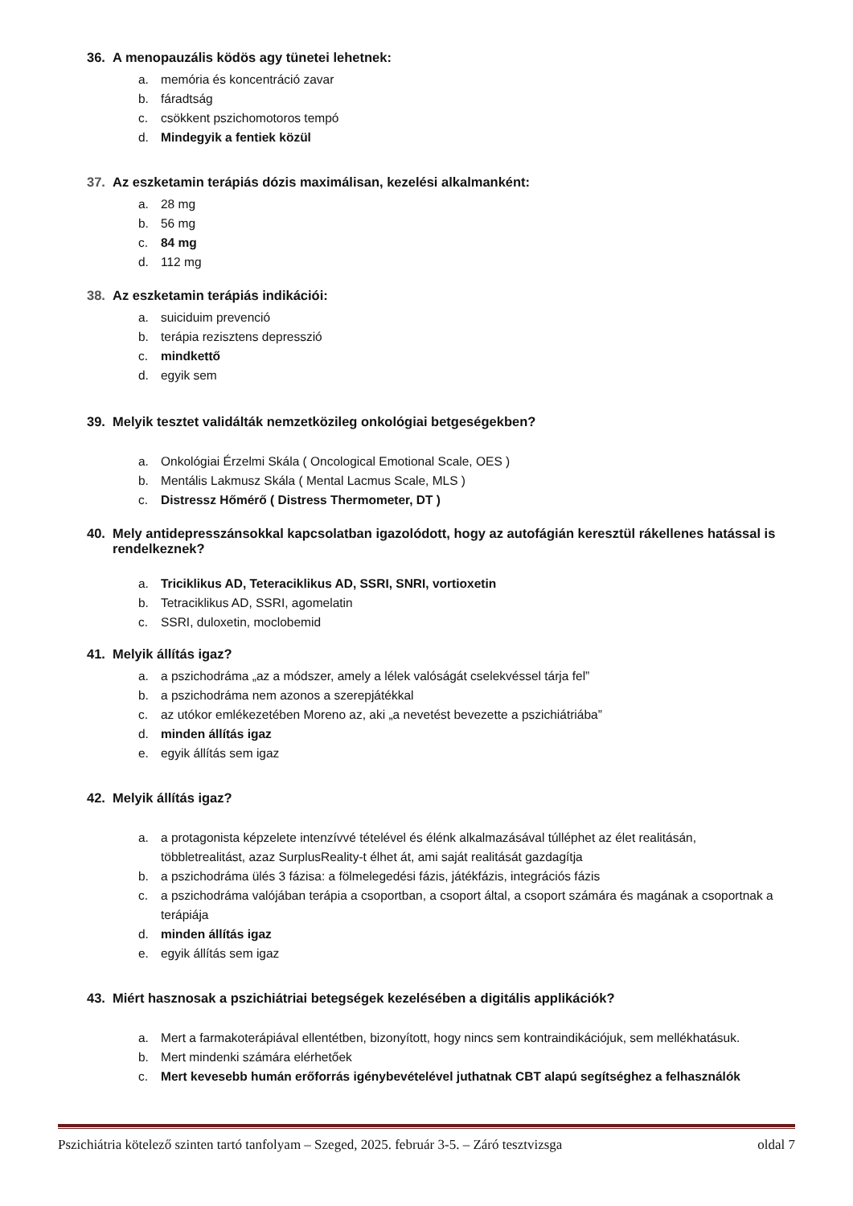36. A menopauzális ködös agy tünetei lehetnek:
a. memória és koncentráció zavar
b. fáradtság
c. csökkent pszichomotoros tempó
d. Mindegyik a fentiek közül
37. Az eszketamin terápiás dózis maximálisan, kezelési alkalmanként:
a. 28 mg
b. 56 mg
c. 84 mg
d. 112 mg
38. Az eszketamin terápiás indikációi:
a. suiciduim prevenció
b. terápia rezisztens depresszió
c. mindkettő
d. egyik sem
39. Melyik tesztet validálták nemzetközileg onkológiai betgeségekben?
a. Onkológiai Érzelmi Skála ( Oncological Emotional Scale, OES )
b. Mentális Lakmusz Skála ( Mental Lacmus Scale, MLS )
c. Distressz Hőmérő ( Distress Thermometer, DT )
40. Mely antidepresszánsokkal kapcsolatban igazolódott, hogy az autofágián keresztül rákellenes hatással is rendelkeznek?
a. Triciklikus AD, Teteraciklikus AD, SSRI, SNRI, vortioxetin
b. Tetraciklikus AD, SSRI, agomelatin
c. SSRI, duloxetin, moclobemid
41. Melyik állítás igaz?
a. a pszichodráma „az a módszer, amely a lélek valóságát cselekvéssel tárja fel”
b. a pszichodráma nem azonos a szerepjátékkal
c. az utókor emlékezetében Moreno az, aki „a nevetést bevezette a pszichiátriába”
d. minden állítás igaz
e. egyik állítás sem igaz
42. Melyik állítás igaz?
a. a protagonista képzelete intenzívvé tételével és élénk alkalmazásával túlléphet az élet realitásán, többletrealitást, azaz SurplusReality-t élhet át, ami saját realitását gazdagítja
b. a pszichodráma ülés 3 fázisa: a fölmelegedési fázis, játékfázis, integrációs fázis
c. a pszichodráma valójában terápia a csoportban, a csoport által, a csoport számára és magának a csoportnak a terápiája
d. minden állítás igaz
e. egyik állítás sem igaz
43. Miért hasznosak a pszichiátriai betegségek kezelésében a digitális applikációk?
a. Mert a farmakoterápiával ellentétben, bizonyított, hogy nincs sem kontraindikációjuk, sem mellékhatásuk.
b. Mert mindenki számára elérhetőek
c. Mert kevesebb humán erőforrás igénybevételével juthatnak CBT alapú segítséghez a felhasználók
Pszichiátria kötelező szinten tartó tanfolyam – Szeged, 2025. február 3-5. – Záró tesztvizsga oldal 7